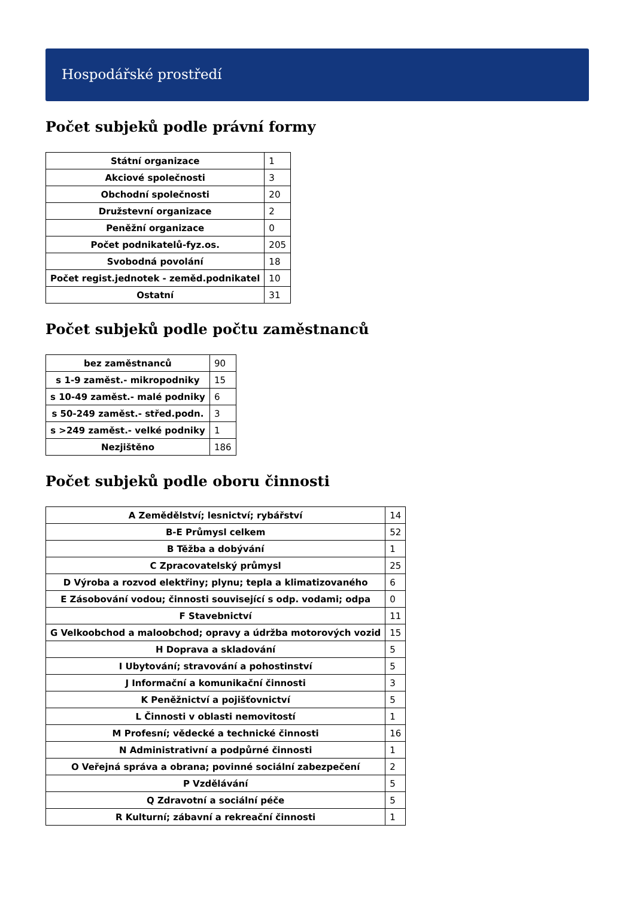Hospodářské prostředí
Počet subjeků podle právní formy
| Státní organizace | 1 |
| Akciové společnosti | 3 |
| Obchodní společnosti | 20 |
| Družstevní organizace | 2 |
| Peněžní organizace | 0 |
| Počet podnikatelů-fyz.os. | 205 |
| Svobodná povolání | 18 |
| Počet regist.jednotek - zeměd.podnikatel | 10 |
| Ostatní | 31 |
Počet subjeků podle počtu zaměstnanců
| bez zaměstnanců | 90 |
| s 1-9 zaměst.- mikropodniky | 15 |
| s 10-49 zaměst.- malé podniky | 6 |
| s 50-249 zaměst.- střed.podn. | 3 |
| s >249 zaměst.- velké podniky | 1 |
| Nezjištěno | 186 |
Počet subjeků podle oboru činnosti
| A Zemědělství; lesnictví; rybářství | 14 |
| B-E Průmysl celkem | 52 |
| B Těžba a dobývání | 1 |
| C Zpracovatelský průmysl | 25 |
| D Výroba a rozvod elektřiny; plynu; tepla a klimatizovaného | 6 |
| E Zásobování vodou; činnosti související s odp. vodami; odpa | 0 |
| F Stavebnictví | 11 |
| G Velkoobchod a maloobchod; opravy a údržba motorových vozid | 15 |
| H Doprava a skladování | 5 |
| I Ubytování; stravování a pohostinství | 5 |
| J Informační a komunikační činnosti | 3 |
| K Peněžnictví a pojišťovnictví | 5 |
| L Činnosti v oblasti nemovitostí | 1 |
| M Profesní; vědecké a technické činnosti | 16 |
| N Administrativní a podpůrné činnosti | 1 |
| O Veřejná správa a obrana; povinné sociální zabezpečení | 2 |
| P Vzdělávání | 5 |
| Q Zdravotní a sociální péče | 5 |
| R Kulturní; zábavní a rekreační činnosti | 1 |